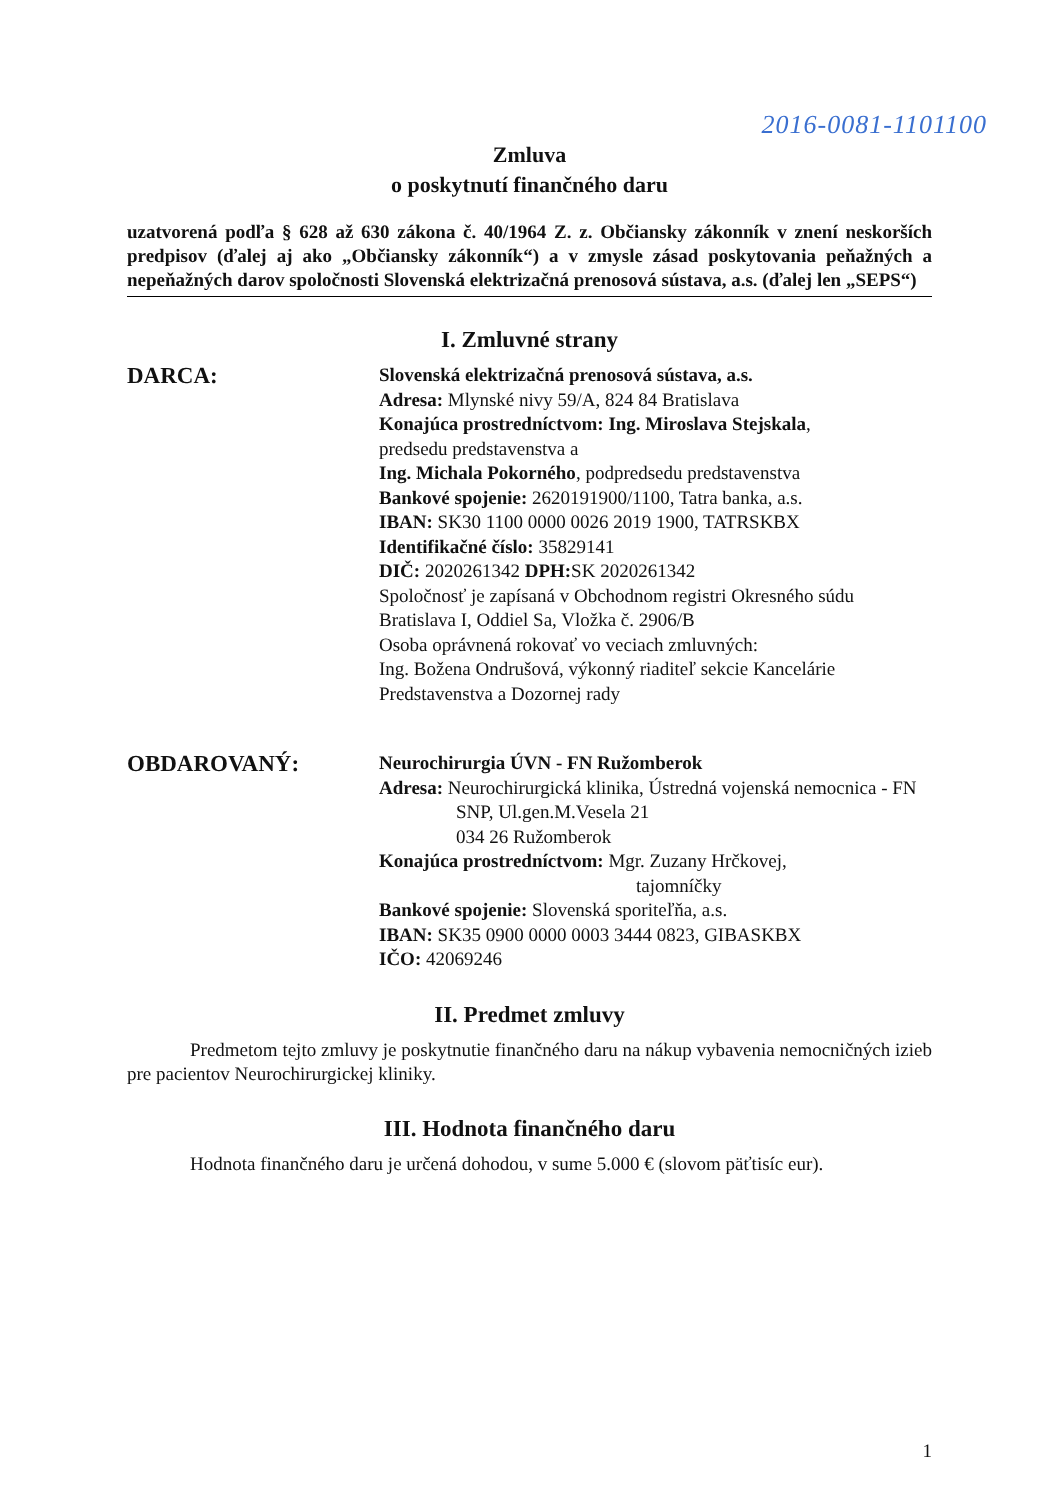2016-0081-1101100
Zmluva
o poskytnutí finančného daru
uzatvorená podľa § 628 až 630 zákona č. 40/1964 Z. z. Občiansky zákonník v znení neskorších predpisov (ďalej aj ako „Občiansky zákonník“) a v zmysle zásad poskytovania peňažných a nepeňažných darov spoločnosti Slovenská elektrizačná prenosová sústava, a.s. (ďalej len „SEPS“)
I. Zmluvné strany
DARCA:
Slovenská elektrizačná prenosová sústava, a.s.
Adresa: Mlynské nivy 59/A, 824 84 Bratislava
Konajúca prostredníctvom: Ing. Miroslava Stejskala,
predsedu predstavenstva a
Ing. Michala Pokorného, podpredsedu predstavenstva
Bankové spojenie: 2620191900/1100, Tatra banka, a.s.
IBAN: SK30 1100 0000 0026 2019 1900, TATRSKBX
Identifikačné číslo: 35829141
DIČ: 2020261342 DPH: SK 2020261342
Spoločnosť je zapísaná v Obchodnom registri Okresného súdu Bratislava I, Oddiel Sa, Vložka č. 2906/B
Osoba oprávnená rokovať vo veciach zmluvných:
Ing. Božena Ondrušová, výkonný riaditeľ sekcie Kancelárie Predstavenstva a Dozornej rady
OBDAROVANÝ:
Neurochirurgia ÚVN - FN Ružomberok
Adresa: Neurochirurgická klinika, Ústredná vojenská nemocnica - FN
SNP, Ul.gen.M.Vesela 21
034 26 Ružomberok
Konajúca prostredníctvom: Mgr. Zuzany Hrčkovej,
tajomníčky
Bankové spojenie: Slovenská sporiteľňa, a.s.
IBAN: SK35 0900 0000 0003 3444 0823, GIBASKBX
IČO: 42069246
II. Predmet zmluvy
Predmetom tejto zmluvy je poskytnutie finančného daru na nákup vybavenia nemocničných izieb pre pacientov Neurochirurgickej kliniky.
III. Hodnota finančného daru
Hodnota finančného daru je určená dohodou, v sume 5.000 € (slovom päťtisíc eur).
1